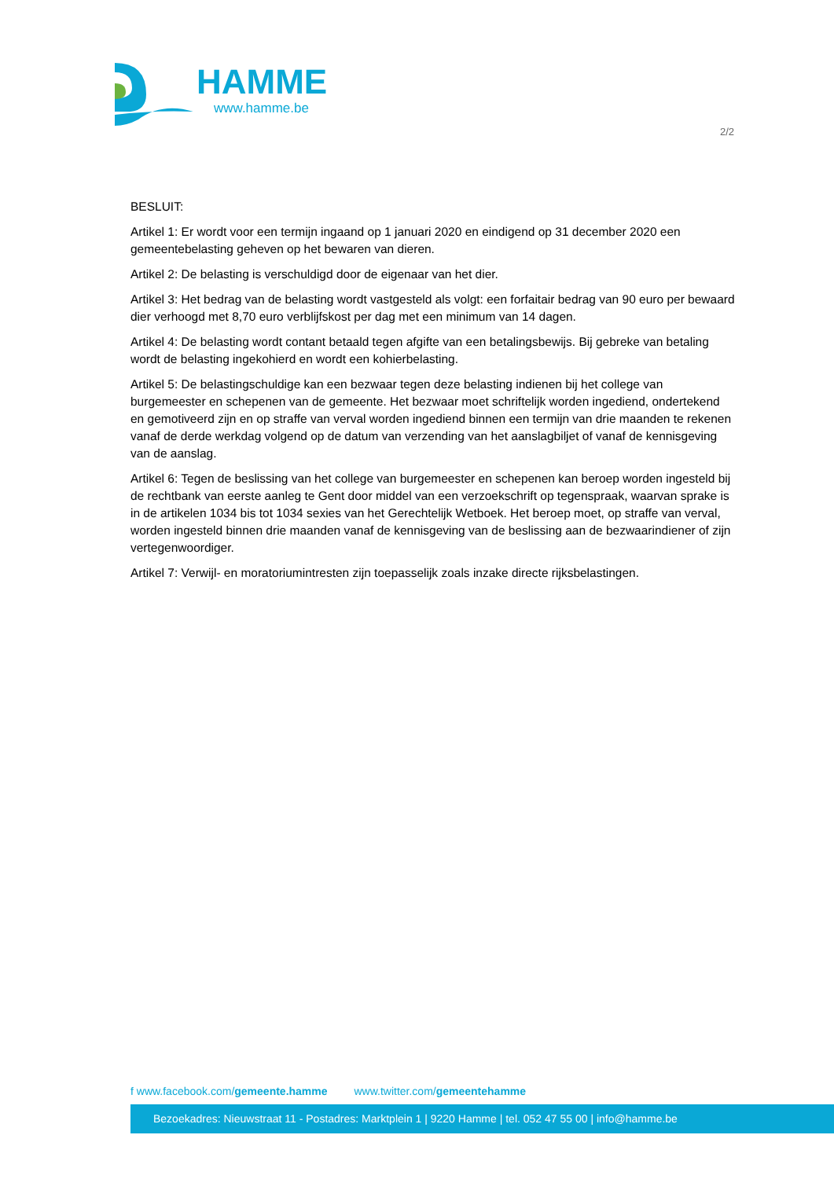HAMME
www.hamme.be
2/2
BESLUIT:
Artikel 1: Er wordt voor een termijn ingaand op 1 januari 2020 en eindigend op 31 december 2020 een gemeentebelasting geheven op het bewaren van dieren.
Artikel 2: De belasting is verschuldigd door de eigenaar van het dier.
Artikel 3: Het bedrag van de belasting wordt vastgesteld als volgt: een forfaitair bedrag van 90 euro per bewaard dier verhoogd met 8,70 euro verblijfskost per dag met een minimum van 14 dagen.
Artikel 4: De belasting wordt contant betaald tegen afgifte van een betalingsbewijs. Bij gebreke van betaling wordt de belasting ingekohierd en wordt een kohierbelasting.
Artikel 5: De belastingschuldige kan een bezwaar tegen deze belasting indienen bij het college van burgemeester en schepenen van de gemeente. Het bezwaar moet schriftelijk worden ingediend, ondertekend en gemotiveerd zijn en op straffe van verval worden ingediend binnen een termijn van drie maanden te rekenen vanaf de derde werkdag volgend op de datum van verzending van het aanslagbiljet of vanaf de kennisgeving van de aanslag.
Artikel 6: Tegen de beslissing van het college van burgemeester en schepenen kan beroep worden ingesteld bij de rechtbank van eerste aanleg te Gent door middel van een verzoekschrift op tegenspraak, waarvan sprake is in de artikelen 1034 bis tot 1034 sexies van het Gerechtelijk Wetboek. Het beroep moet, op straffe van verval, worden ingesteld binnen drie maanden vanaf de kennisgeving van de beslissing aan de bezwaarindiener of zijn vertegenwoordiger.
Artikel 7: Verwijl- en moratoriumintresten zijn toepasselijk zoals inzake directe rijksbelastingen.
f www.facebook.com/gemeente.hamme www.twitter.com/gemeentehamme
Bezoekadres: Nieuwstraat 11 - Postadres: Marktplein 1 | 9220 Hamme | tel. 052 47 55 00 | info@hamme.be